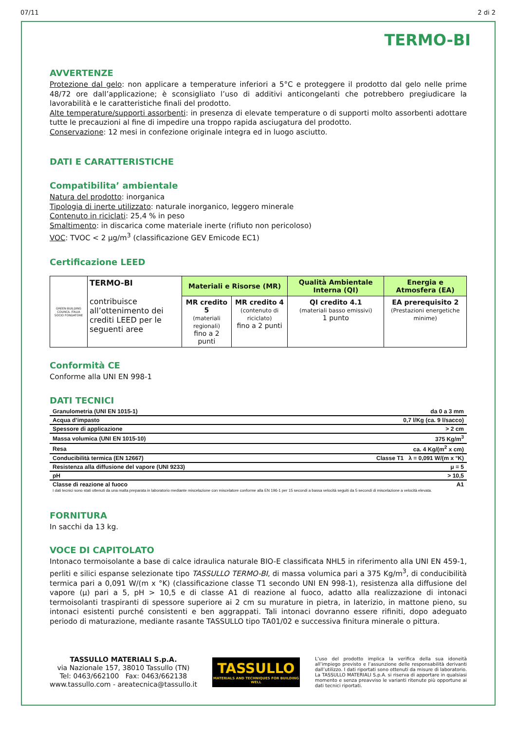07/11 2 di 2
TERMO-BI
AVVERTENZE
Protezione dal gelo: non applicare a temperature inferiori a 5°C e proteggere il prodotto dal gelo nelle prime 48/72 ore dall’applicazione; è sconsigliato l’uso di additivi anticongelanti che potrebbero pregiudicare la lavorabilità e le caratteristiche finali del prodotto.
Alte temperature/supporti assorbenti: in presenza di elevate temperature o di supporti molto assorbenti adottare tutte le precauzioni al fine di impedire una troppo rapida asciugatura del prodotto.
Conservazione: 12 mesi in confezione originale integra ed in luogo asciutto.
DATI E CARATTERISTICHE
Compatibilita’ ambientale
Natura del prodotto: inorganica
Tipologia di inerte utilizzato: naturale inorganico, leggero minerale
Contenuto in riciclati: 25,4 % in peso
Smaltimento: in discarica come materiale inerte (rifiuto non pericoloso)
VOC: TVOC < 2 µg/m<sup>3</sup> (classificazione GEV Emicode EC1)
Certificazione LEED
| GREEN BUILDING COUNCIL ITALIA SOCIO FONDATORE | TERMO-BI contribuisce all’ottenimento dei crediti LEED per le seguenti aree | Materiali e Risorse (MR) | | Qualità Ambientale Interna (QI) | Energia e Atmosfera (EA) |
| | | MR credito 5 (materiali regionali) fino a 2 punti | MR credito 4 (contenuto di riciclato) fino a 2 punti | QI credito 4.1 (materiali basso emissivi) 1 punto | EA prerequisito 2 (Prestazioni energetiche minime) |
Conformità CE
Conforme alla UNI EN 998-1
DATI TECNICI
| Granulometria (UNI EN 1015-1) | da 0 a 3 mm |
| Acqua d’impasto | 0,7 l/Kg (ca. 9 l/sacco) |
| Spessore di applicazione | > 2 cm |
| Massa volumica (UNI EN 1015-10) | 375 Kg/m<sup>3</sup> |
| Resa | ca. 4 Kg/(m<sup>2</sup> x cm) |
| Conducibilità termica (EN 12667) | Classe T1 λ = 0,091 W/(m x °K) |
| Resistenza alla diffusione del vapore (UNI 9233) | μ = 5 |
| pH | > 10,5 |
| Classe di reazione al fuoco | A1 |
I dati tecnici sono stati ottenuti da una malta preparata in laboratorio mediante miscelazione con miscelatore conforme alla EN 196-1 per 15 secondi a bassa velocità seguiti da 5 secondi di miscelazione a velocità elevata.
FORNITURA
In sacchi da 13 kg.
VOCE DI CAPITOLATO
Intonaco termoisolante a base di calce idraulica naturale BIO-E classificata NHL5 in riferimento alla UNI EN 459-1, perliti e silici espanse selezionate tipo TASSULLO TERMO-BI, di massa volumica pari a 375 Kg/m<sup>3</sup>, di conducibilità termica pari a 0,091 W/(m x °K) (classificazione classe T1 secondo UNI EN 998-1), resistenza alla diffusione del vapore (μ) pari a 5, pH > 10,5 e di classe A1 di reazione al fuoco, adatto alla realizzazione di intonaci termoisolanti traspiranti di spessore superiore ai 2 cm su murature in pietra, in laterizio, in mattone pieno, su intonaci esistenti purché consistenti e ben aggrappati. Tali intonaci dovranno essere rifiniti, dopo adeguato periodo di maturazione, mediante rasante TASSULLO tipo TA01/02 e successiva finitura minerale o pittura.
TASSULLO MATERIALI S.p.A.
via Nazionale 157, 38010 Tassullo (TN)
Tel: 0463/662100 Fax: 0463/662138
www.tassullo.com - areatecnica@tassullo.it
TASSULLO
MATERIALS AND TECHNIQUES FOR BUILDING WELL
L’uso del prodotto implica la verifica della sua idoneità all’impiego previsto e l’assunzione delle responsabilità derivanti dall’utilizzo. I dati riportati sono ottenuti da misure di laboratorio. La TASSULLO MATERIALI S.p.A. si riserva di apportare in qualsiasi momento e senza preavviso le varianti ritenute più opportune ai dati tecnici riportati.